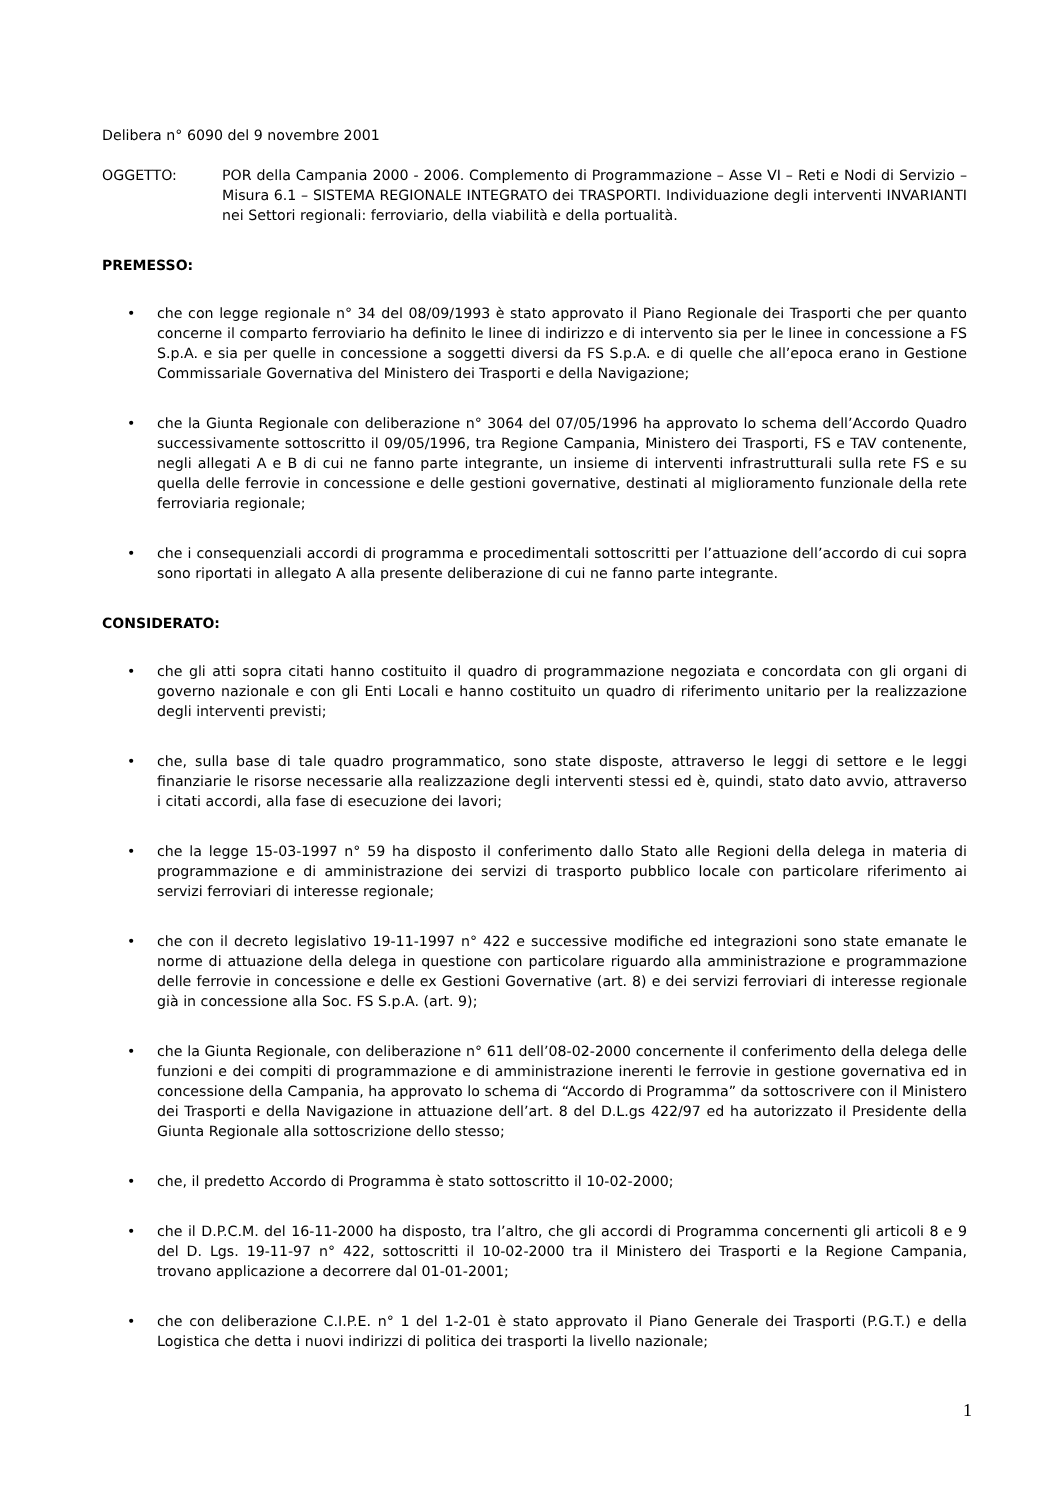Delibera n° 6090 del 9 novembre 2001
OGGETTO: POR della Campania 2000 - 2006. Complemento di Programmazione – Asse VI – Reti e Nodi di Servizio – Misura 6.1 – SISTEMA REGIONALE INTEGRATO dei TRASPORTI. Individuazione degli interventi INVARIANTI nei Settori regionali: ferroviario, della viabilità e della portualità.
PREMESSO:
• che con legge regionale n° 34 del 08/09/1993 è stato approvato il Piano Regionale dei Trasporti che per quanto concerne il comparto ferroviario ha definito le linee di indirizzo e di intervento sia per le linee in concessione a FS S.p.A. e sia per quelle in concessione a soggetti diversi da FS S.p.A. e di quelle che all’epoca erano in Gestione Commissariale Governativa del Ministero dei Trasporti e della Navigazione;
• che la Giunta Regionale con deliberazione n° 3064 del 07/05/1996 ha approvato lo schema dell’Accordo Quadro successivamente sottoscritto il 09/05/1996, tra Regione Campania, Ministero dei Trasporti, FS e TAV contenente, negli allegati A e B di cui ne fanno parte integrante, un insieme di interventi infrastrutturali sulla rete FS e su quella delle ferrovie in concessione e delle gestioni governative, destinati al miglioramento funzionale della rete ferroviaria regionale;
• che i consequenziali accordi di programma e procedimentali sottoscritti per l’attuazione dell’accordo di cui sopra sono riportati in allegato A alla presente deliberazione di cui ne fanno parte integrante.
CONSIDERATO:
• che gli atti sopra citati hanno costituito il quadro di programmazione negoziata e concordata con gli organi di governo nazionale e con gli Enti Locali e hanno costituito un quadro di riferimento unitario per la realizzazione degli interventi previsti;
• che, sulla base di tale quadro programmatico, sono state disposte, attraverso le leggi di settore e le leggi finanziarie le risorse necessarie alla realizzazione degli interventi stessi ed è, quindi, stato dato avvio, attraverso i citati accordi, alla fase di esecuzione dei lavori;
• che la legge 15-03-1997 n° 59 ha disposto il conferimento dallo Stato alle Regioni della delega in materia di programmazione e di amministrazione dei servizi di trasporto pubblico locale con particolare riferimento ai servizi ferroviari di interesse regionale;
• che con il decreto legislativo 19-11-1997 n° 422 e successive modifiche ed integrazioni sono state emanate le norme di attuazione della delega in questione con particolare riguardo alla amministrazione e programmazione delle ferrovie in concessione e delle ex Gestioni Governative (art. 8) e dei servizi ferroviari di interesse regionale già in concessione alla Soc. FS S.p.A. (art. 9);
• che la Giunta Regionale, con deliberazione n° 611 dell’08-02-2000 concernente il conferimento della delega delle funzioni e dei compiti di programmazione e di amministrazione inerenti le ferrovie in gestione governativa ed in concessione della Campania, ha approvato lo schema di “Accordo di Programma” da sottoscrivere con il Ministero dei Trasporti e della Navigazione in attuazione dell’art. 8 del D.L.gs 422/97 ed ha autorizzato il Presidente della Giunta Regionale alla sottoscrizione dello stesso;
• che, il predetto Accordo di Programma è stato sottoscritto il 10-02-2000;
• che il D.P.C.M. del 16-11-2000 ha disposto, tra l’altro, che gli accordi di Programma concernenti gli articoli 8 e 9 del D. Lgs. 19-11-97 n° 422, sottoscritti il 10-02-2000 tra il Ministero dei Trasporti e la Regione Campania, trovano applicazione a decorrere dal 01-01-2001;
• che con deliberazione C.I.P.E. n° 1 del 1-2-01 è stato approvato il Piano Generale dei Trasporti (P.G.T.) e della Logistica che detta i nuovi indirizzi di politica dei trasporti la livello nazionale;
1